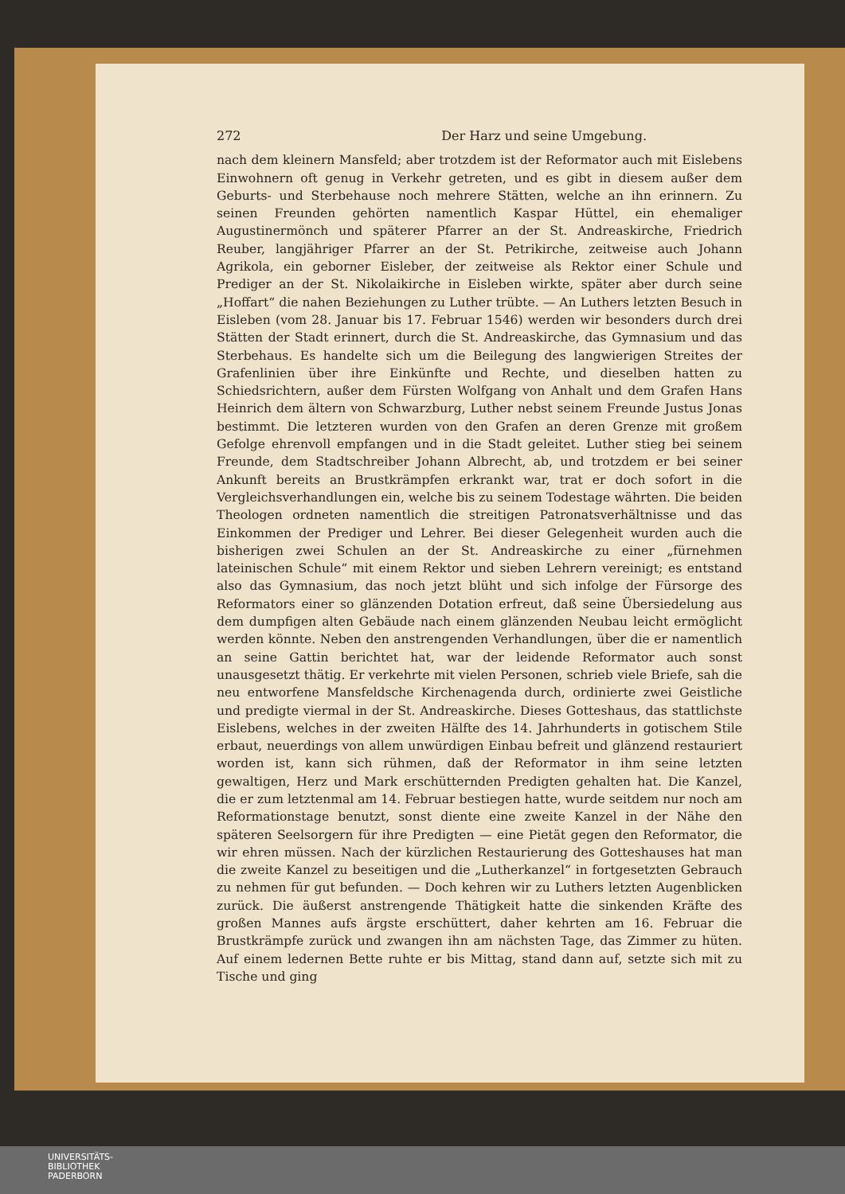272 Der Harz und seine Umgebung.
nach dem kleinern Mansfeld; aber trotzdem ist der Reformator auch mit Eis­lebens Einwohnern oft genug in Verkehr getreten, und es gibt in diesem außer dem Geburts- und Sterbehause noch mehrere Stätten, welche an ihn erinnern. Zu seinen Freunden gehörten namentlich Kaspar Hüttel, ein ehemaliger Augustinermönch und späterer Pfarrer an der St. Andreaskirche, Friedrich Reuber, langjähriger Pfarrer an der St. Petrikirche, zeitweise auch Johann Agrikola, ein geborner Eisleber, der zeitweise als Rektor einer Schule und Prediger an der St. Nikolaikirche in Eisleben wirkte, später aber durch seine „Hoffart“ die nahen Beziehungen zu Luther trübte. — An Luthers letzten Besuch in Eisleben (vom 28. Januar bis 17. Februar 1546) werden wir besonders durch drei Stätten der Stadt erinnert, durch die St. Andreaskirche, das Gymnasium und das Sterbehaus. Es handelte sich um die Beilegung des langwierigen Streites der Grafenlinien über ihre Einkünfte und Rechte, und dieselben hatten zu Schiedsrichtern, außer dem Fürsten Wolfgang von An­halt und dem Grafen Hans Heinrich dem ältern von Schwarzburg, Luther nebst seinem Freunde Justus Jonas bestimmt. Die letzteren wurden von den Grafen an deren Grenze mit großem Gefolge ehrenvoll empfangen und in die Stadt geleitet. Luther stieg bei seinem Freunde, dem Stadtschreiber Johann Albrecht, ab, und trotzdem er bei seiner Ankunft bereits an Brust­krämpfen erkrankt war, trat er doch sofort in die Vergleichsverhandlungen ein, welche bis zu seinem Todestage währten. Die beiden Theologen ordneten namentlich die streitigen Patronatsverhältnisse und das Einkommen der Prediger und Lehrer. Bei dieser Gelegenheit wurden auch die bisherigen zwei Schulen an der St. Andreaskirche zu einer „fürnehmen lateinischen Schule“ mit einem Rektor und sieben Lehrern vereinigt; es entstand also das Gymnasium, das noch jetzt blüht und sich infolge der Fürsorge des Reformators einer so glänzenden Dotation erfreut, daß seine Übersiedelung aus dem dumpfigen alten Gebäude nach einem glänzenden Neubau leicht ermöglicht werden könnte. Neben den an­strengenden Verhandlungen, über die er namentlich an seine Gattin berichtet hat, war der leidende Reformator auch sonst unausgesetzt thätig. Er verkehrte mit vielen Personen, schrieb viele Briefe, sah die neu entworfene Mansfeldsche Kirchenagenda durch, ordinierte zwei Geistliche und predigte viermal in der St. Andreaskirche. Dieses Gotteshaus, das stattlichste Eislebens, welches in der zweiten Hälfte des 14. Jahrhunderts in gotischem Stile erbaut, neuer­dings von allem unwürdigen Einbau befreit und glänzend restauriert worden ist, kann sich rühmen, daß der Reformator in ihm seine letzten gewaltigen, Herz und Mark erschütternden Predigten gehalten hat. Die Kanzel, die er zum letztenmal am 14. Februar bestiegen hatte, wurde seitdem nur noch am Reformationstage benutzt, sonst diente eine zweite Kanzel in der Nähe den späteren Seelsorgern für ihre Predigten — eine Pietät gegen den Reformator, die wir ehren müssen. Nach der kürzlichen Restaurierung des Gotteshauses hat man die zweite Kanzel zu beseitigen und die „Lutherkanzel“ in fortgesetzten Gebrauch zu nehmen für gut befunden. — Doch kehren wir zu Luthers letzten Augenblicken zurück. Die äußerst anstrengende Thätigkeit hatte die sinkenden Kräfte des großen Mannes aufs ärgste erschüttert, daher kehrten am 16. Februar die Brustkrämpfe zurück und zwangen ihn am nächsten Tage, das Zimmer zu hüten. Auf einem ledernen Bette ruhte er bis Mittag, stand dann auf, setzte sich mit zu Tische und ging
UNIVERSITÄTS-
BIBLIOTHEK
PADERBORN